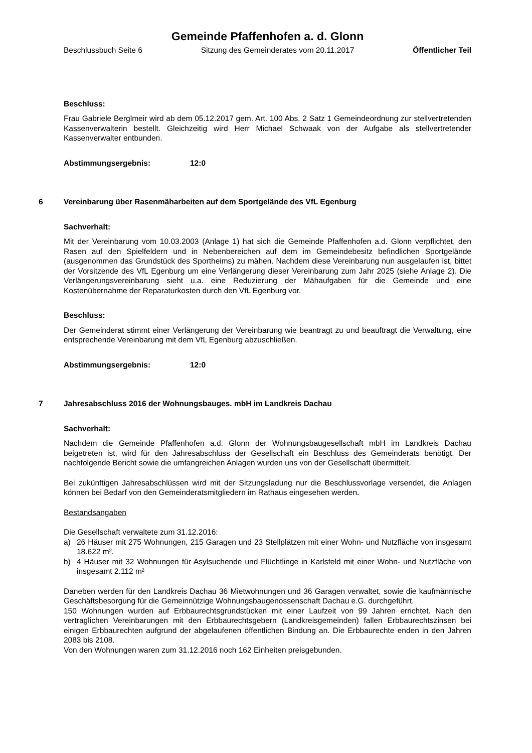Gemeinde Pfaffenhofen a. d. Glonn
Beschlussbuch Seite 6 Sitzung des Gemeinderates vom 20.11.2017 Öffentlicher Teil
Beschluss:
Frau Gabriele Berglmeir wird ab dem 05.12.2017 gem. Art. 100 Abs. 2 Satz 1 Gemeindeordnung zur stellvertretenden Kassenverwalterin bestellt. Gleichzeitig wird Herr Michael Schwaak von der Aufgabe als stellvertretender Kassenverwalter entbunden.
Abstimmungsergebnis: 12:0
6 Vereinbarung über Rasenmäharbeiten auf dem Sportgelände des VfL Egenburg
Sachverhalt:
Mit der Vereinbarung vom 10.03.2003 (Anlage 1) hat sich die Gemeinde Pfaffenhofen a.d. Glonn verpflichtet, den Rasen auf den Spielfeldern und in Nebenbereichen auf dem im Gemeindebesitz befindlichen Sportgelände (ausgenommen das Grundstück des Sportheims) zu mähen. Nachdem diese Vereinbarung nun ausgelaufen ist, bittet der Vorsitzende des VfL Egenburg um eine Verlängerung dieser Vereinbarung zum Jahr 2025 (siehe Anlage 2). Die Verlängerungsvereinbarung sieht u.a. eine Reduzierung der Mähaufgaben für die Gemeinde und eine Kostenübernahme der Reparaturkosten durch den VfL Egenburg vor.
Beschluss:
Der Gemeinderat stimmt einer Verlängerung der Vereinbarung wie beantragt zu und beauftragt die Verwaltung, eine entsprechende Vereinbarung mit dem VfL Egenburg abzuschließen.
Abstimmungsergebnis: 12:0
7 Jahresabschluss 2016 der Wohnungsbauges. mbH im Landkreis Dachau
Sachverhalt:
Nachdem die Gemeinde Pfaffenhofen a.d. Glonn der Wohnungsbaugesellschaft mbH im Landkreis Dachau beigetreten ist, wird für den Jahresabschluss der Gesellschaft ein Beschluss des Gemeinderats benötigt. Der nachfolgende Bericht sowie die umfangreichen Anlagen wurden uns von der Gesellschaft übermittelt.
Bei zukünftigen Jahresabschlüssen wird mit der Sitzungsladung nur die Beschlussvorlage versendet, die Anlagen können bei Bedarf von den Gemeinderatsmitgliedern im Rathaus eingesehen werden.
Bestandsangaben
Die Gesellschaft verwaltete zum 31.12.2016:
a) 26 Häuser mit 275 Wohnungen, 215 Garagen und 23 Stellplätzen mit einer Wohn- und Nutzfläche von insgesamt 18.622 m².
b) 4 Häuser mit 32 Wohnungen für Asylsuchende und Flüchtlinge in Karlsfeld mit einer Wohn- und Nutzfläche von insgesamt 2.112 m²
Daneben werden für den Landkreis Dachau 36 Mietwohnungen und 36 Garagen verwaltet, sowie die kaufmännische Geschäftsbesorgung für die Gemeinnützige Wohnungsbaugenossenschaft Dachau e.G. durchgeführt.
150 Wohnungen wurden auf Erbbaurechtsgrundstücken mit einer Laufzeit von 99 Jahren errichtet. Nach den vertraglichen Vereinbarungen mit den Erbbaurechtsgebern (Landkreisgemeinden) fallen Erbbaurechtszinsen bei einigen Erbbaurechten aufgrund der abgelaufenen öffentlichen Bindung an. Die Erbbaurechte enden in den Jahren 2083 bis 2108.
Von den Wohnungen waren zum 31.12.2016 noch 162 Einheiten preisgebunden.